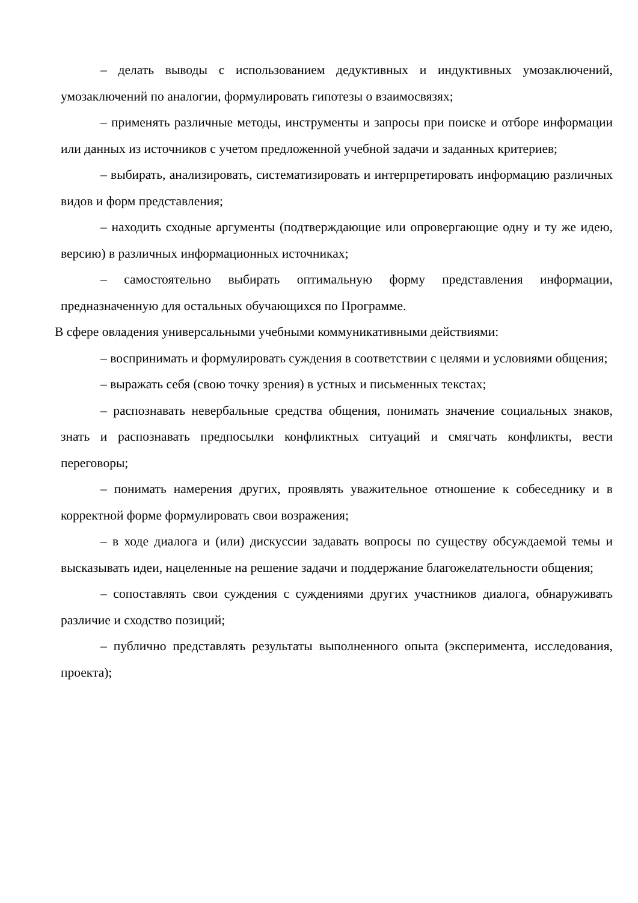– делать выводы с использованием дедуктивных и индуктивных умозаключений, умозаключений по аналогии, формулировать гипотезы о взаимосвязях;
– применять различные методы, инструменты и запросы при поиске и отборе информации или данных из источников с учетом предложенной учебной задачи и заданных критериев;
– выбирать, анализировать, систематизировать и интерпретировать информацию различных видов и форм представления;
– находить сходные аргументы (подтверждающие или опровергающие одну и ту же идею, версию) в различных информационных источниках;
– самостоятельно выбирать оптимальную форму представления информации, предназначенную для остальных обучающихся по Программе.
В сфере овладения универсальными учебными коммуникативными действиями:
– воспринимать и формулировать суждения в соответствии с целями и условиями общения;
– выражать себя (свою точку зрения) в устных и письменных текстах;
– распознавать невербальные средства общения, понимать значение социальных знаков, знать и распознавать предпосылки конфликтных ситуаций и смягчать конфликты, вести переговоры;
– понимать намерения других, проявлять уважительное отношение к собеседнику и в корректной форме формулировать свои возражения;
– в ходе диалога и (или) дискуссии задавать вопросы по существу обсуждаемой темы и высказывать идеи, нацеленные на решение задачи и поддержание благожелательности общения;
– сопоставлять свои суждения с суждениями других участников диалога, обнаруживать различие и сходство позиций;
– публично представлять результаты выполненного опыта (эксперимента, исследования, проекта);